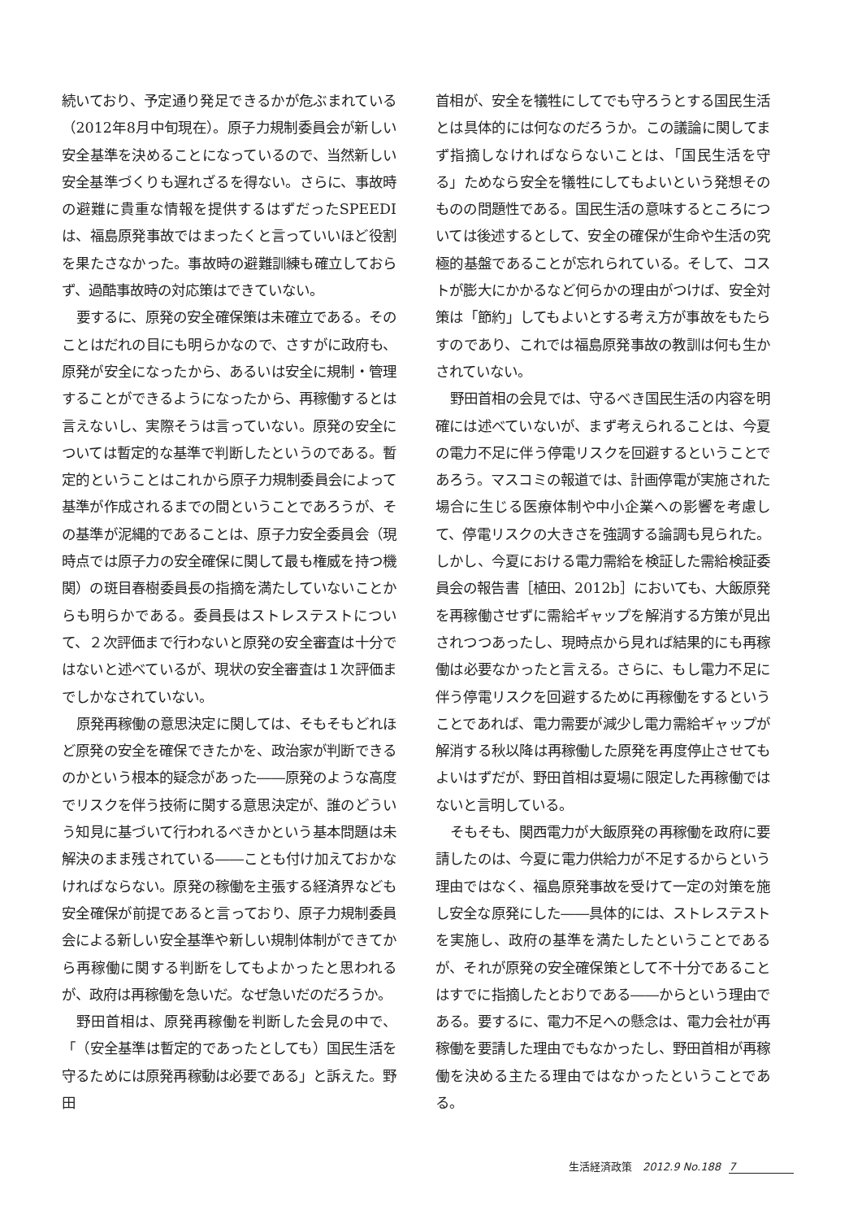続いており、予定通り発足できるかが危ぶまれている（2012年8月中旬現在）。原子力規制委員会が新しい安全基準を決めることになっているので、当然新しい安全基準づくりも遅れざるを得ない。さらに、事故時の避難に貴重な情報を提供するはずだったSPEEDIは、福島原発事故ではまったくと言っていいほど役割を果たさなかった。事故時の避難訓練も確立しておらず、過酷事故時の対応策はできていない。
要するに、原発の安全確保策は未確立である。そのことはだれの目にも明らかなので、さすがに政府も、原発が安全になったから、あるいは安全に規制・管理することができるようになったから、再稼働するとは言えないし、実際そうは言っていない。原発の安全については暫定的な基準で判断したというのである。暫定的ということはこれから原子力規制委員会によって基準が作成されるまでの間ということであろうが、その基準が泥縄的であることは、原子力安全委員会（現時点では原子力の安全確保に関して最も権威を持つ機関）の斑目春樹委員長の指摘を満たしていないことからも明らかである。委員長はストレステストについて、２次評価まで行わないと原発の安全審査は十分ではないと述べているが、現状の安全審査は１次評価までしかなされていない。
原発再稼働の意思決定に関しては、そもそもどれほど原発の安全を確保できたかを、政治家が判断できるのかという根本的疑念があった――原発のような高度でリスクを伴う技術に関する意思決定が、誰のどういう知見に基づいて行われるべきかという基本問題は未解決のまま残されている――ことも付け加えておかなければならない。原発の稼働を主張する経済界なども安全確保が前提であると言っており、原子力規制委員会による新しい安全基準や新しい規制体制ができてから再稼働に関する判断をしてもよかったと思われるが、政府は再稼働を急いだ。なぜ急いだのだろうか。
野田首相は、原発再稼働を判断した会見の中で、「（安全基準は暫定的であったとしても）国民生活を守るためには原発再稼動は必要である」と訴えた。野田
首相が、安全を犠牲にしてでも守ろうとする国民生活とは具体的には何なのだろうか。この議論に関してまず指摘しなければならないことは、「国民生活を守る」ためなら安全を犠牲にしてもよいという発想そのものの問題性である。国民生活の意味するところについては後述するとして、安全の確保が生命や生活の究極的基盤であることが忘れられている。そして、コストが膨大にかかるなど何らかの理由がつけば、安全対策は「節約」してもよいとする考え方が事故をもたらすのであり、これでは福島原発事故の教訓は何も生かされていない。
野田首相の会見では、守るべき国民生活の内容を明確には述べていないが、まず考えられることは、今夏の電力不足に伴う停電リスクを回避するということであろう。マスコミの報道では、計画停電が実施された場合に生じる医療体制や中小企業への影響を考慮して、停電リスクの大きさを強調する論調も見られた。しかし、今夏における電力需給を検証した需給検証委員会の報告書［植田、2012b］においても、大飯原発を再稼働させずに需給ギャップを解消する方策が見出されつつあったし、現時点から見れば結果的にも再稼働は必要なかったと言える。さらに、もし電力不足に伴う停電リスクを回避するために再稼働をするということであれば、電力需要が減少し電力需給ギャップが解消する秋以降は再稼働した原発を再度停止させてもよいはずだが、野田首相は夏場に限定した再稼働ではないと言明している。
そもそも、関西電力が大飯原発の再稼働を政府に要請したのは、今夏に電力供給力が不足するからという理由ではなく、福島原発事故を受けて一定の対策を施し安全な原発にした――具体的には、ストレステストを実施し、政府の基準を満たしたということであるが、それが原発の安全確保策として不十分であることはすでに指摘したとおりである――からという理由である。要するに、電力不足への懸念は、電力会社が再稼働を要請した理由でもなかったし、野田首相が再稼働を決める主たる理由ではなかったということである。
生活経済政策　2012.9 No.188 7